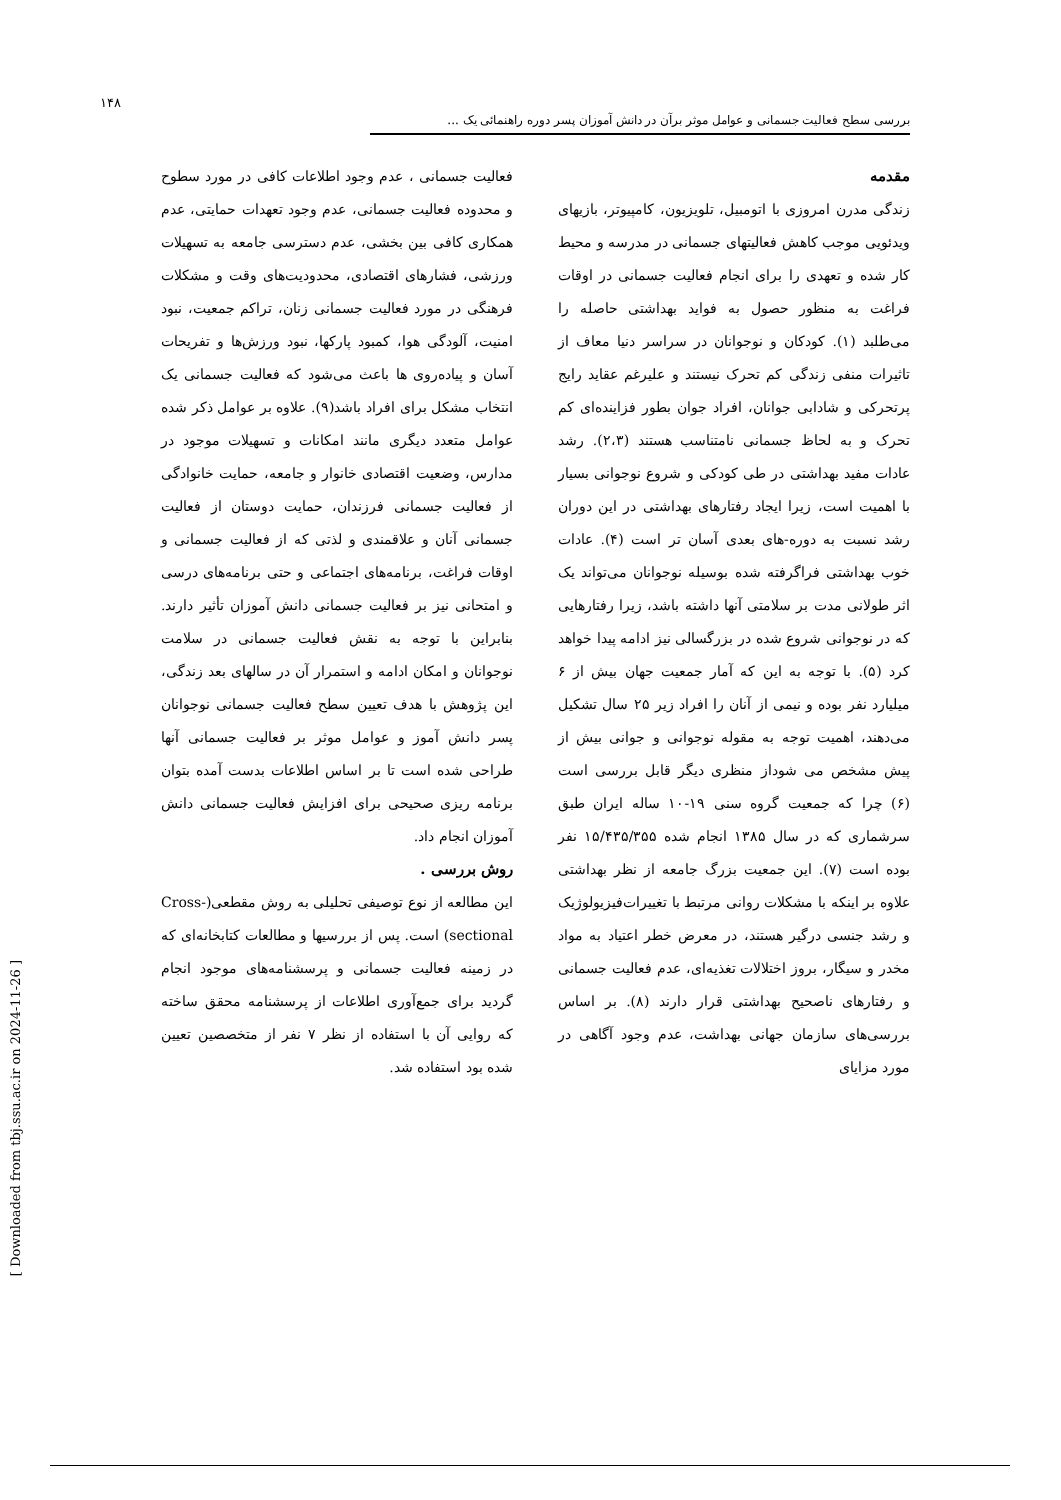۱۴۸
بررسی سطح فعالیت جسمانی و عوامل موثر برآن در دانش آموزان پسر دوره راهنمائی یک ...
مقدمه
زندگی مدرن امروزی با اتومبیل، تلویزیون، کامپیوتر، بازیهای ویدئویی موجب کاهش فعالیتهای جسمانی در مدرسه و محیط کار شده و تعهدی را برای انجام فعالیت جسمانی در اوقات فراغت به منظور حصول به فواید بهداشتی حاصله را می‌طلبد (۱). کودکان و نوجوانان در سراسر دنیا معاف از تاثیرات منفی زندگی کم تحرک نیستند و علیرغم عقاید رایج پرتحرکی و شادابی جوانان، افراد جوان بطور فزاینده‌ای کم تحرک و به لحاظ جسمانی نامتناسب هستند (۲،۳). رشد عادات مفید بهداشتی در طی کودکی و شروع نوجوانی بسیار با اهمیت است، زیرا ایجاد رفتارهای بهداشتی در این دوران رشد نسبت به دوره-های بعدی آسان تر است (۴). عادات خوب بهداشتی فراگرفته شده بوسیله نوجوانان می‌تواند یک اثر طولانی مدت بر سلامتی آنها داشته باشد، زیرا رفتارهایی که در نوجوانی شروع شده در بزرگسالی نیز ادامه پیدا خواهد کرد (۵). با توجه به این که آمار جمعیت جهان بیش از ۶ میلیارد نفر بوده و نیمی از آنان را افراد زیر ۲۵ سال تشکیل می‌دهند، اهمیت توجه به مقوله نوجوانی و جوانی بیش از پیش مشخص می شوداز منظری دیگر قابل بررسی است (۶) چرا که جمعیت گروه سنی ۱۹-۱۰ ساله ایران طبق سرشماری که در سال ۱۳۸۵ انجام شده ۱۵/۴۳۵/۳۵۵ نفر بوده است (۷). این جمعیت بزرگ جامعه از نظر بهداشتی علاوه بر اینکه با مشکلات روانی مرتبط با تغییرات‌فیزیولوژیک و رشد جنسی درگیر هستند، در معرض خطر اعتیاد به مواد مخدر و سیگار، بروز اختلالات تغذیه‌ای، عدم فعالیت جسمانی و رفتارهای ناصحیح بهداشتی قرار دارند (۸). بر اساس بررسی‌های سازمان جهانی بهداشت، عدم وجود آگاهی در مورد مزایای
فعالیت جسمانی ، عدم وجود اطلاعات کافی در مورد سطوح و محدوده فعالیت جسمانی، عدم وجود تعهدات حمایتی، عدم همکاری کافی بین بخشی، عدم دسترسی جامعه به تسهیلات ورزشی، فشارهای اقتصادی، محدودیت‌های وقت و مشکلات فرهنگی در مورد فعالیت جسمانی زنان، تراکم جمعیت، نبود امنیت، آلودگی هوا، کمبود پارکها، نبود ورزش‌ها و تفریحات آسان و پیاده‌روی ها باعث می‌شود که فعالیت جسمانی یک انتخاب مشکل برای افراد باشد(۹). علاوه بر عوامل ذکر شده عوامل متعدد دیگری مانند امکانات و تسهیلات موجود در مدارس، وضعیت اقتصادی خانوار و جامعه، حمایت خانوادگی از فعالیت جسمانی فرزندان، حمایت دوستان از فعالیت جسمانی آنان و علاقمندی و لذتی که از فعالیت جسمانی و اوقات فراغت، برنامه‌های اجتماعی و حتی برنامه‌های درسی و امتحانی نیز بر فعالیت جسمانی دانش آموزان تأثیر دارند. بنابراین با توجه به نقش فعالیت جسمانی در سلامت نوجوانان و امکان ادامه و استمرار آن در سالهای بعد زندگی، این پژوهش با هدف تعیین سطح فعالیت جسمانی نوجوانان پسر دانش آموز و عوامل موثر بر فعالیت جسمانی آنها طراحی شده است تا بر اساس اطلاعات بدست آمده بتوان برنامه ریزی صحیحی برای افزایش فعالیت جسمانی دانش آموزان انجام داد.
روش بررسی .
این مطالعه از نوع توصیفی تحلیلی به روش مقطعی(Cross-sectional) است. پس از بررسیها و مطالعات کتابخانه‌ای که در زمینه فعالیت جسمانی و پرسشنامه‌های موجود انجام گردید برای جمع‌آوری اطلاعات از پرسشنامه محقق ساخته که روایی آن با استفاده از نظر ۷ نفر از متخصصین تعیین شده بود استفاده شد.
[ Downloaded from tbj.ssu.ac.ir on 2024-11-26 ]